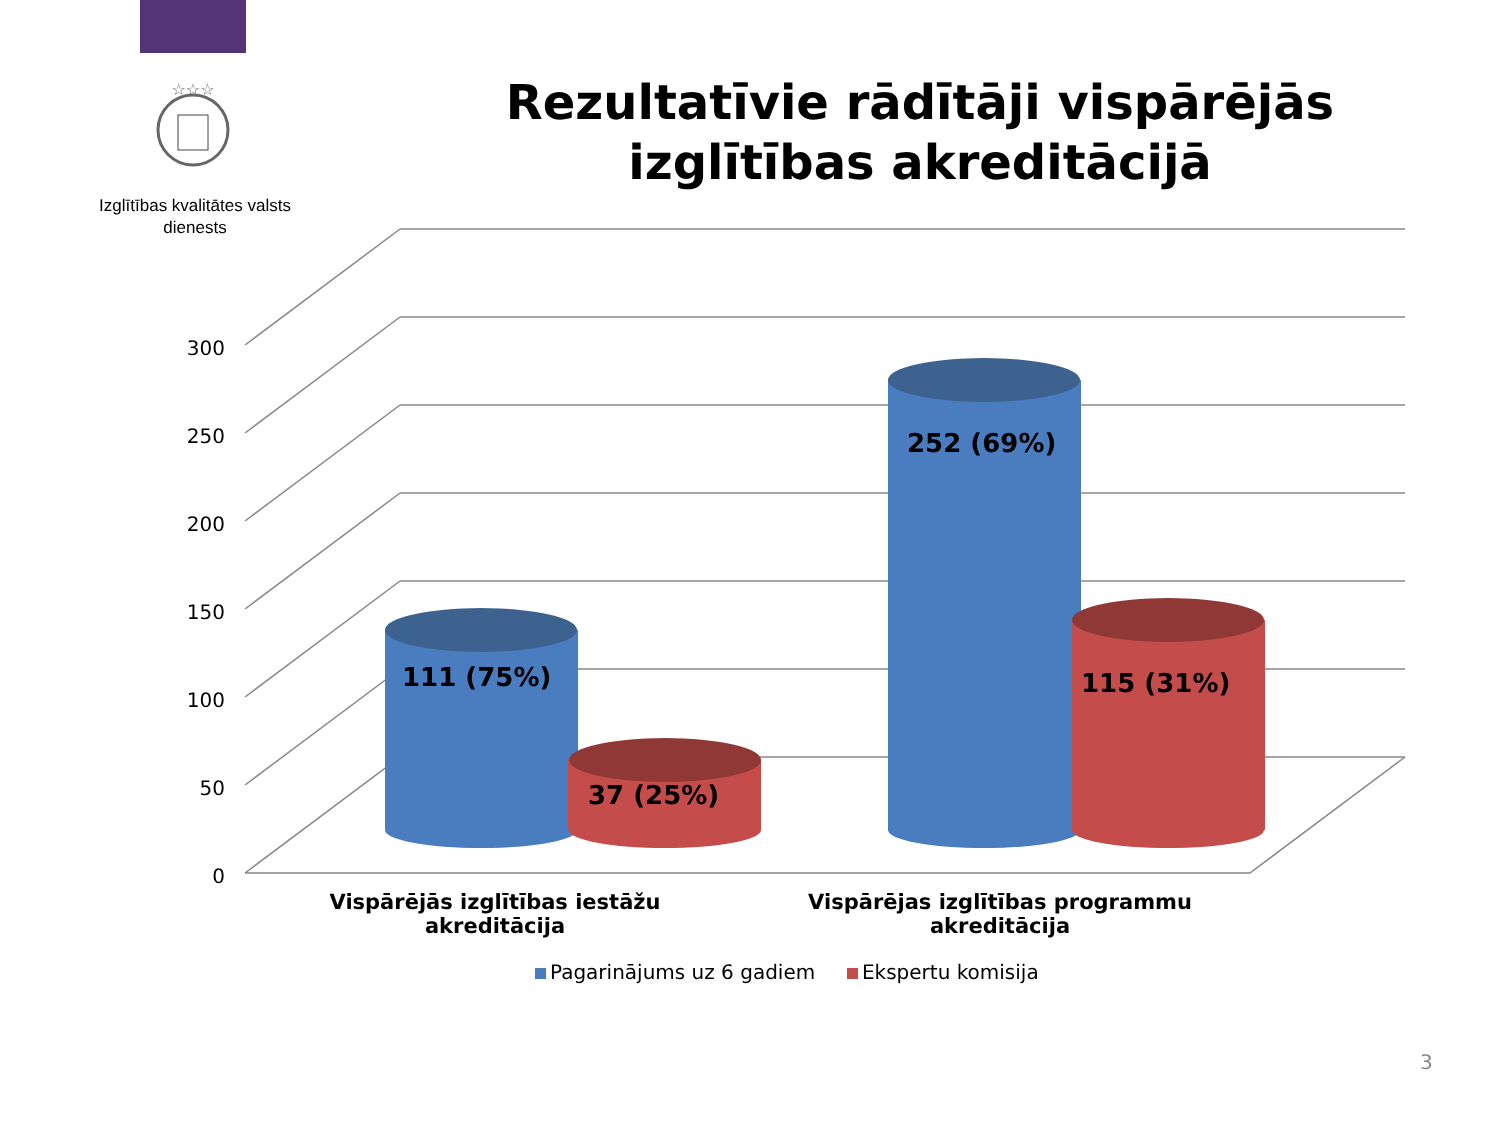☆☆☆
Izglītības kvalitātes valsts dienests
Rezultatīvie rādītāji vispārējās izglītības akreditācijā
300
250
200
150
100
50
0
111 (75%)
37 (25%)
252 (69%)
115 (31%)
Vispārējās izglītības iestāžu akreditācija
Vispārējas izglītības programmu akreditācija
Pagarinājums uz 6 gadiem Ekspertu komisija
3